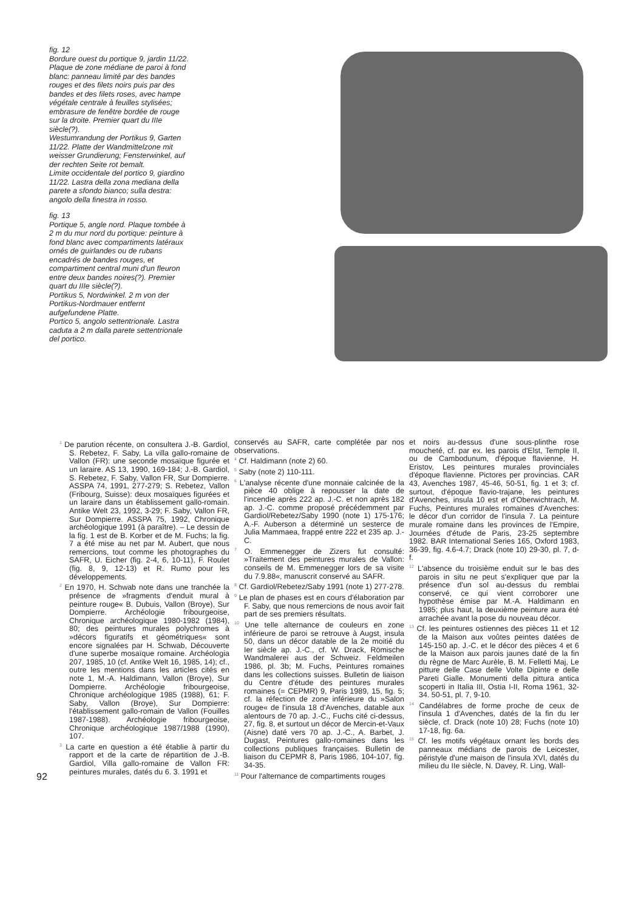fig. 12
Bordure ouest du portique 9, jardin 11/22. Plaque de zone médiane de paroi à fond blanc: panneau limité par des bandes rouges et des filets noirs puis par des bandes et des filets roses, avec hampe végétale centrale à feuilles stylisées; embrasure de fenêtre bordée de rouge sur la droite. Premier quart du IIIe siècle(?).
Westumrandung der Portikus 9, Garten 11/22. Platte der Wandmittelzone mit weisser Grundierung; Fensterwinkel, auf der rechten Seite rot bemalt.
Limite occidentale del portico 9, giardino 11/22. Lastra della zona mediana della parete a sfondo bianco; sulla destra: angolo della finestra in rosso.
fig. 13
Portique 5, angle nord. Plaque tombée à 2 m du mur nord du portique: peinture à fond blanc avec compartiments latéraux ornés de guirlandes ou de rubans encadrés de bandes rouges, et compartiment central muni d'un fleuron entre deux bandes noires(?). Premier quart du IIIe siècle(?).
Portikus 5, Nordwinkel. 2 m von der Portikus-Nordmauer entfernt aufgefundene Platte.
Portico 5, angolo settentrionale. Lastra caduta a 2 m dalla parete settentrionale del portico.
92
<sup>1</sup> De parution récente, on consultera J.-B. Gardiol, S. Rebetez, F. Saby, La villa gallo-romaine de Vallon (FR): une seconde mosaïque figurée et un laraire. AS 13, 1990, 169-184; J.-B. Gardiol, S. Rebetez, F. Saby, Vallon FR, Sur Dompierre. ASSPA 74, 1991, 277-279; S. Rebetez, Vallon (Fribourg, Suisse): deux mosaïques figurées et un laraire dans un établissement gallo-romain. Antike Welt 23, 1992, 3-29; F. Saby, Vallon FR, Sur Dompierre. ASSPA 75, 1992, Chronique archéologique 1991 (à paraître). – Le dessin de la fig. 1 est de B. Korber et de M. Fuchs; la fig. 7 a été mise au net par M. Aubert, que nous remercions, tout comme les photographes du SAFR, U. Eicher (fig. 2-4, 6, 10-11), F. Roulet (fig. 8, 9, 12-13) et R. Rumo pour les développements.
<sup>2</sup> En 1970, H. Schwab note dans une tranchée la présence de »fragments d'enduit mural à peinture rouge« B. Dubuis, Vallon (Broye), Sur Dompierre. Archéologie fribourgeoise, Chronique archéologique 1980-1982 (1984), 80; des peintures murales polychromes à »décors figuratifs et géométriques« sont encore signalées par H. Schwab, Découverte d'une superbe mosaïque romaine. Archéologia 207, 1985, 10 (cf. Antike Welt 16, 1985, 14); cf., outre les mentions dans les articles cités en note 1, M.-A. Haldimann, Vallon (Broye), Sur Dompierre. Archéologie fribourgeoise, Chronique archéologique 1985 (1988), 61; F. Saby, Vallon (Broye), Sur Dompierre: l'établissement gallo-romain de Vallon (Fouilles 1987-1988). Archéologie fribourgeoise, Chronique archéologique 1987/1988 (1990), 107.
<sup>3</sup> La carte en question a été établie à partir du rapport et de la carte de répartition de J.-B. Gardiol, Villa gallo-romaine de Vallon FR: peintures murales, datés du 6. 3. 1991 et
conservés au SAFR, carte complétée par nos observations.
<sup>4</sup> Cf. Haldimann (note 2) 60.
<sup>5</sup> Saby (note 2) 110-111.
<sup>6</sup> L'analyse récente d'une monnaie calcinée de la pièce 40 oblige à repousser la date de l'incendie après 222 ap. J.-C. et non après 182 ap. J.-C. comme proposé précédemment par Gardiol/Rebetez/Saby 1990 (note 1) 175-176; A.-F. Auberson a déterminé un sesterce de Julia Mammaea, frappé entre 222 et 235 ap. J.-C.
<sup>7</sup> O. Emmenegger de Zizers fut consulté: »Traitement des peintures murales de Vallon: conseils de M. Emmenegger lors de sa visite du 7.9.88«, manuscrit conservé au SAFR.
<sup>8</sup> Cf. Gardiol/Rebetez/Saby 1991 (note 1) 277-278.
<sup>9</sup> Le plan de phases est en cours d'élaboration par F. Saby, que nous remercions de nous avoir fait part de ses premiers résultats.
<sup>10</sup> Une telle alternance de couleurs en zone inférieure de paroi se retrouve à Augst, insula 50, dans un décor datable de la 2e moitié du Ier siècle ap. J.-C., cf. W. Drack, Römische Wandmalerei aus der Schweiz. Feldmeilen 1986, pl. 3b; M. Fuchs, Peintures romaines dans les collections suisses. Bulletin de liaison du Centre d'étude des peintures murales romaines (= CEPMR) 9, Paris 1989, 15, fig. 5; cf. la réfection de zone inférieure du »Salon rouge« de l'insula 18 d'Avenches, datable aux alentours de 70 ap. J.-C., Fuchs cité ci-dessus, 27, fig. 8, et surtout un décor de Mercin-et-Vaux (Aisne) daté vers 70 ap. J.-C., A. Barbet, J. Dugast, Peintures gallo-romaines dans les collections publiques françaises. Bulletin de liaison du CEPMR 8, Paris 1986, 104-107, fig. 34-35.
<sup>11</sup> Pour l'alternance de compartiments rouges
et noirs au-dessus d'une sous-plinthe rose moucheté, cf. par ex. les parois d'Elst, Temple II, ou de Cambodunum, d'époque flavienne, H. Eristov, Les peintures murales provinciales d'époque flavienne. Pictores per provincias. CAR 43, Avenches 1987, 45-46, 50-51, fig. 1 et 3; cf. surtout, d'époque flavio-trajane, les peintures d'Avenches, insula 10 est et d'Oberwichtrach, M. Fuchs, Peintures murales romaines d'Avenches: le décor d'un corridor de l'insula 7. La peinture murale romaine dans les provinces de l'Empire, Journées d'étude de Paris, 23-25 septembre 1982. BAR International Series 165, Oxford 1983, 36-39, fig. 4.6-4.7; Drack (note 10) 29-30, pl. 7, d-f.
<sup>12</sup> L'absence du troisième enduit sur le bas des parois in situ ne peut s'expliquer que par la présence d'un sol au-dessus du remblai conservé, ce qui vient corroborer une hypothèse émise par M.-A. Haldimann en 1985; plus haut, la deuxième peinture aura été arrachée avant la pose du nouveau décor.
<sup>13</sup> Cf. les peintures ostiennes des pièces 11 et 12 de la Maison aux voûtes peintes datées de 145-150 ap. J.-C. et le décor des pièces 4 et 6 de la Maison aux parois jaunes daté de la fin du règne de Marc Aurèle, B. M. Felletti Maj, Le pitture delle Case delle Volte Dipinte e delle Pareti Gialle. Monumenti della pittura antica scoperti in Italia III, Ostia I-II, Roma 1961, 32-34. 50-51, pl. 7, 9-10.
<sup>14</sup> Candélabres de forme proche de ceux de l'insula 1 d'Avenches, datés de la fin du Ier siècle, cf. Drack (note 10) 28; Fuchs (note 10) 17-18, fig. 6a.
<sup>15</sup> Cf. les motifs végétaux ornant les bords des panneaux médians de parois de Leicester, péristyle d'une maison de l'insula XVI, datés du milieu du IIe siècle, N. Davey, R. Ling, Wall-